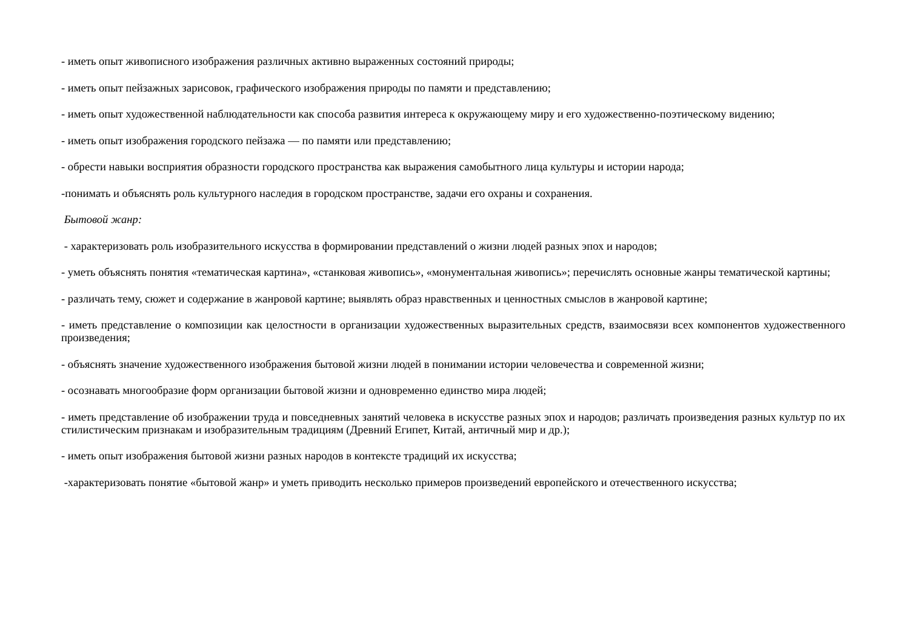- иметь опыт живописного изображения различных активно выраженных состояний природы;
- иметь опыт пейзажных зарисовок, графического изображения природы по памяти и представлению;
- иметь опыт художественной наблюдательности как способа развития интереса к окружающему миру и его художественно-поэтическому видению;
- иметь опыт изображения городского пейзажа — по памяти или представлению;
- обрести навыки восприятия образности городского пространства как выражения самобытного лица культуры и истории народа;
-понимать и объяснять роль культурного наследия в городском пространстве, задачи его охраны и сохранения.
Бытовой жанр:
- характеризовать роль изобразительного искусства в формировании представлений о жизни людей разных эпох и народов;
- уметь объяснять понятия «тематическая картина», «станковая живопись», «монументальная живопись»; перечислять основные жанры тематической картины;
- различать тему, сюжет и содержание в жанровой картине; выявлять образ нравственных и ценностных смыслов в жанровой картине;
- иметь представление о композиции как целостности в организации художественных выразительных средств, взаимосвязи всех компонентов художественного произведения;
- объяснять значение художественного изображения бытовой жизни людей в понимании истории человечества и современной жизни;
- осознавать многообразие форм организации бытовой жизни и одновременно единство мира людей;
- иметь представление об изображении труда и повседневных занятий человека в искусстве разных эпох и народов; различать произведения разных культур по их стилистическим признакам и изобразительным традициям (Древний Египет, Китай, античный мир и др.);
- иметь опыт изображения бытовой жизни разных народов в контексте традиций их искусства;
-характеризовать понятие «бытовой жанр» и уметь приводить несколько примеров произведений европейского и отечественного искусства;